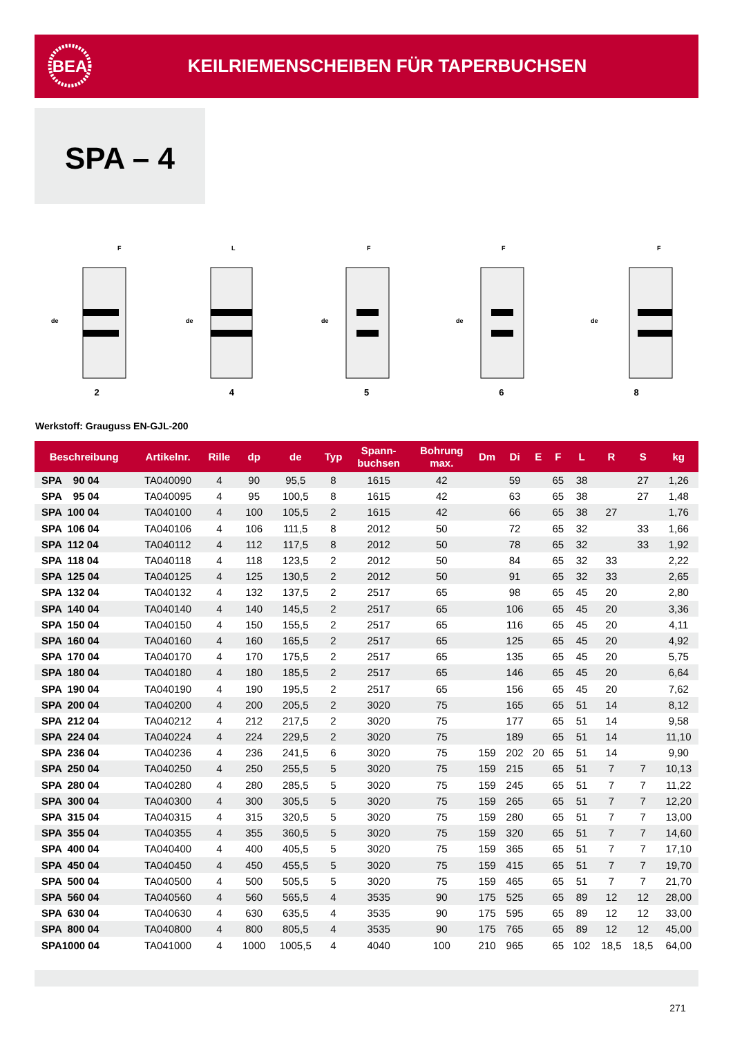BEA
KEILRIEMENSCHEIBEN FÜR TAPERBUCHSEN
SPA – 4
de
F
2
de
L
4
de
F
5
de
F
6
de
F
8
Werkstoff: Grauguss EN-GJL-200
| Beschreibung | Artikelnr. | Rille | dp | de | Typ | Spann- buchsen | Bohrung max. | Dm | Di | E | F | L | R | S | kg |
| --- | --- | --- | --- | --- | --- | --- | --- | --- | --- | --- | --- | --- | --- | --- | --- |
| SPA 90 04 | TA040090 | 4 | 90 | 95,5 | 8 | 1615 | 42 | | 59 | | 65 | 38 | | 27 | 1,26 |
| SPA 95 04 | TA040095 | 4 | 95 | 100,5 | 8 | 1615 | 42 | | 63 | | 65 | 38 | | 27 | 1,48 |
| SPA 100 04 | TA040100 | 4 | 100 | 105,5 | 2 | 1615 | 42 | | 66 | | 65 | 38 | 27 | | 1,76 |
| SPA 106 04 | TA040106 | 4 | 106 | 111,5 | 8 | 2012 | 50 | | 72 | | 65 | 32 | | 33 | 1,66 |
| SPA 112 04 | TA040112 | 4 | 112 | 117,5 | 8 | 2012 | 50 | | 78 | | 65 | 32 | | 33 | 1,92 |
| SPA 118 04 | TA040118 | 4 | 118 | 123,5 | 2 | 2012 | 50 | | 84 | | 65 | 32 | 33 | | 2,22 |
| SPA 125 04 | TA040125 | 4 | 125 | 130,5 | 2 | 2012 | 50 | | 91 | | 65 | 32 | 33 | | 2,65 |
| SPA 132 04 | TA040132 | 4 | 132 | 137,5 | 2 | 2517 | 65 | | 98 | | 65 | 45 | 20 | | 2,80 |
| SPA 140 04 | TA040140 | 4 | 140 | 145,5 | 2 | 2517 | 65 | | 106 | | 65 | 45 | 20 | | 3,36 |
| SPA 150 04 | TA040150 | 4 | 150 | 155,5 | 2 | 2517 | 65 | | 116 | | 65 | 45 | 20 | | 4,11 |
| SPA 160 04 | TA040160 | 4 | 160 | 165,5 | 2 | 2517 | 65 | | 125 | | 65 | 45 | 20 | | 4,92 |
| SPA 170 04 | TA040170 | 4 | 170 | 175,5 | 2 | 2517 | 65 | | 135 | | 65 | 45 | 20 | | 5,75 |
| SPA 180 04 | TA040180 | 4 | 180 | 185,5 | 2 | 2517 | 65 | | 146 | | 65 | 45 | 20 | | 6,64 |
| SPA 190 04 | TA040190 | 4 | 190 | 195,5 | 2 | 2517 | 65 | | 156 | | 65 | 45 | 20 | | 7,62 |
| SPA 200 04 | TA040200 | 4 | 200 | 205,5 | 2 | 3020 | 75 | | 165 | | 65 | 51 | 14 | | 8,12 |
| SPA 212 04 | TA040212 | 4 | 212 | 217,5 | 2 | 3020 | 75 | | 177 | | 65 | 51 | 14 | | 9,58 |
| SPA 224 04 | TA040224 | 4 | 224 | 229,5 | 2 | 3020 | 75 | | 189 | | 65 | 51 | 14 | | 11,10 |
| SPA 236 04 | TA040236 | 4 | 236 | 241,5 | 6 | 3020 | 75 | 159 | 202 | 20 | 65 | 51 | 14 | | 9,90 |
| SPA 250 04 | TA040250 | 4 | 250 | 255,5 | 5 | 3020 | 75 | 159 | 215 | | 65 | 51 | 7 | 7 | 10,13 |
| SPA 280 04 | TA040280 | 4 | 280 | 285,5 | 5 | 3020 | 75 | 159 | 245 | | 65 | 51 | 7 | 7 | 11,22 |
| SPA 300 04 | TA040300 | 4 | 300 | 305,5 | 5 | 3020 | 75 | 159 | 265 | | 65 | 51 | 7 | 7 | 12,20 |
| SPA 315 04 | TA040315 | 4 | 315 | 320,5 | 5 | 3020 | 75 | 159 | 280 | | 65 | 51 | 7 | 7 | 13,00 |
| SPA 355 04 | TA040355 | 4 | 355 | 360,5 | 5 | 3020 | 75 | 159 | 320 | | 65 | 51 | 7 | 7 | 14,60 |
| SPA 400 04 | TA040400 | 4 | 400 | 405,5 | 5 | 3020 | 75 | 159 | 365 | | 65 | 51 | 7 | 7 | 17,10 |
| SPA 450 04 | TA040450 | 4 | 450 | 455,5 | 5 | 3020 | 75 | 159 | 415 | | 65 | 51 | 7 | 7 | 19,70 |
| SPA 500 04 | TA040500 | 4 | 500 | 505,5 | 5 | 3020 | 75 | 159 | 465 | | 65 | 51 | 7 | 7 | 21,70 |
| SPA 560 04 | TA040560 | 4 | 560 | 565,5 | 4 | 3535 | 90 | 175 | 525 | | 65 | 89 | 12 | 12 | 28,00 |
| SPA 630 04 | TA040630 | 4 | 630 | 635,5 | 4 | 3535 | 90 | 175 | 595 | | 65 | 89 | 12 | 12 | 33,00 |
| SPA 800 04 | TA040800 | 4 | 800 | 805,5 | 4 | 3535 | 90 | 175 | 765 | | 65 | 89 | 12 | 12 | 45,00 |
| SPA1000 04 | TA041000 | 4 | 1000 | 1005,5 | 4 | 4040 | 100 | 210 | 965 | | 65 | 102 | 18,5 | 18,5 | 64,00 |
271